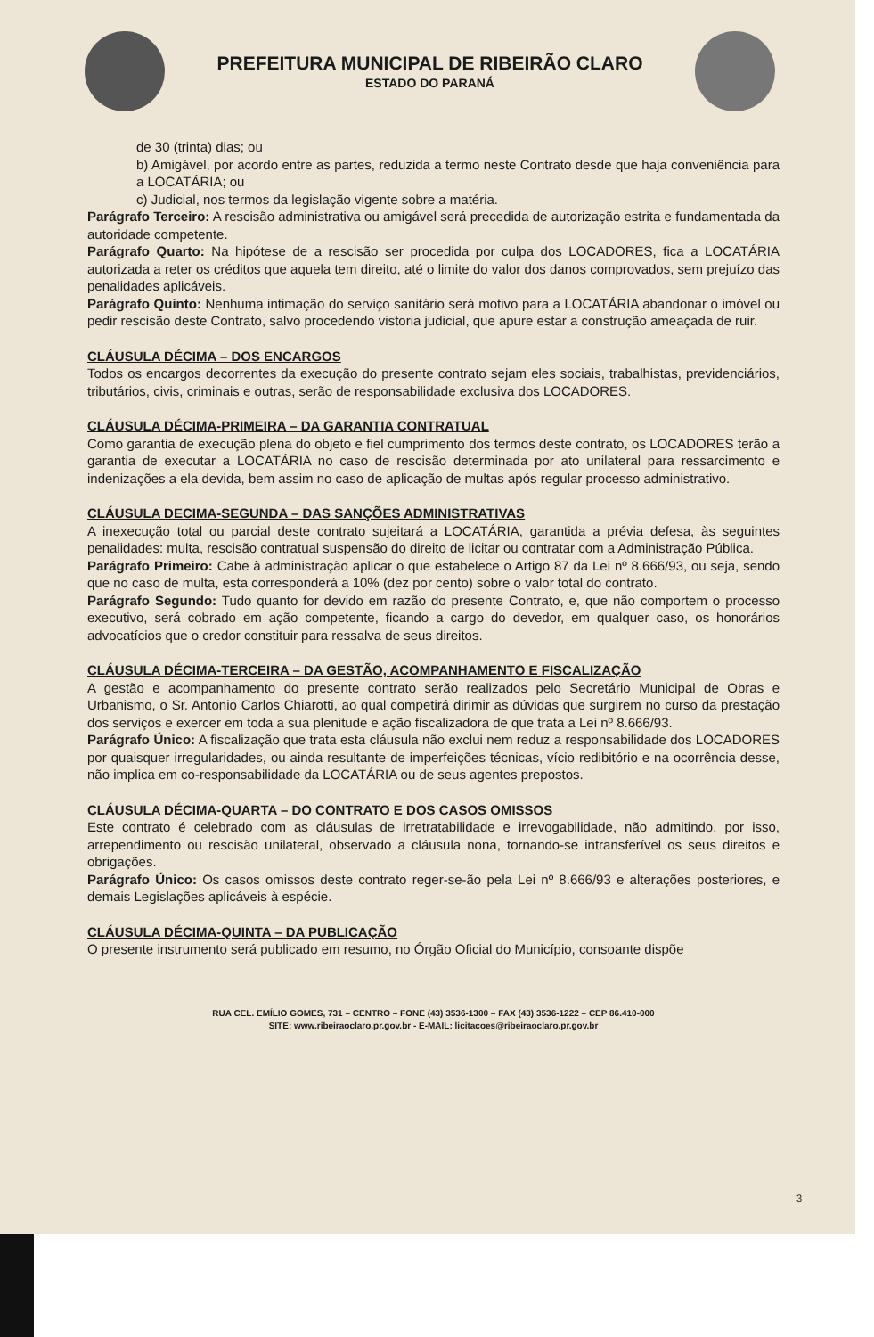PREFEITURA MUNICIPAL DE RIBEIRÃO CLARO
ESTADO DO PARANÁ
de 30 (trinta) dias; ou
b) Amigável, por acordo entre as partes, reduzida a termo neste Contrato desde que haja conveniência para a LOCATÁRIA; ou
c) Judicial, nos termos da legislação vigente sobre a matéria.
Parágrafo Terceiro: A rescisão administrativa ou amigável será precedida de autorização estrita e fundamentada da autoridade competente.
Parágrafo Quarto: Na hipótese de a rescisão ser procedida por culpa dos LOCADORES, fica a LOCATÁRIA autorizada a reter os créditos que aquela tem direito, até o limite do valor dos danos comprovados, sem prejuízo das penalidades aplicáveis.
Parágrafo Quinto: Nenhuma intimação do serviço sanitário será motivo para a LOCATÁRIA abandonar o imóvel ou pedir rescisão deste Contrato, salvo procedendo vistoria judicial, que apure estar a construção ameaçada de ruir.
CLÁUSULA DÉCIMA – DOS ENCARGOS
Todos os encargos decorrentes da execução do presente contrato sejam eles sociais, trabalhistas, previdenciários, tributários, civis, criminais e outras, serão de responsabilidade exclusiva dos LOCADORES.
CLÁUSULA DÉCIMA-PRIMEIRA – DA GARANTIA CONTRATUAL
Como garantia de execução plena do objeto e fiel cumprimento dos termos deste contrato, os LOCADORES terão a garantia de executar a LOCATÁRIA no caso de rescisão determinada por ato unilateral para ressarcimento e indenizações a ela devida, bem assim no caso de aplicação de multas após regular processo administrativo.
CLÁUSULA DECIMA-SEGUNDA – DAS SANÇÕES ADMINISTRATIVAS
A inexecução total ou parcial deste contrato sujeitará a LOCATÁRIA, garantida a prévia defesa, às seguintes penalidades: multa, rescisão contratual suspensão do direito de licitar ou contratar com a Administração Pública.
Parágrafo Primeiro: Cabe à administração aplicar o que estabelece o Artigo 87 da Lei nº 8.666/93, ou seja, sendo que no caso de multa, esta corresponderá a 10% (dez por cento) sobre o valor total do contrato.
Parágrafo Segundo: Tudo quanto for devido em razão do presente Contrato, e, que não comportem o processo executivo, será cobrado em ação competente, ficando a cargo do devedor, em qualquer caso, os honorários advocatícios que o credor constituir para ressalva de seus direitos.
CLÁUSULA DÉCIMA-TERCEIRA – DA GESTÃO, ACOMPANHAMENTO E FISCALIZAÇÃO
A gestão e acompanhamento do presente contrato serão realizados pelo Secretário Municipal de Obras e Urbanismo, o Sr. Antonio Carlos Chiarotti, ao qual competirá dirimir as dúvidas que surgirem no curso da prestação dos serviços e exercer em toda a sua plenitude e ação fiscalizadora de que trata a Lei nº 8.666/93.
Parágrafo Único: A fiscalização que trata esta cláusula não exclui nem reduz a responsabilidade dos LOCADORES por quaisquer irregularidades, ou ainda resultante de imperfeições técnicas, vício redibitório e na ocorrência desse, não implica em co-responsabilidade da LOCATÁRIA ou de seus agentes prepostos.
CLÁUSULA DÉCIMA-QUARTA – DO CONTRATO E DOS CASOS OMISSOS
Este contrato é celebrado com as cláusulas de irretratabilidade e irrevogabilidade, não admitindo, por isso, arrependimento ou rescisão unilateral, observado a cláusula nona, tornando-se intransferível os seus direitos e obrigações.
Parágrafo Único: Os casos omissos deste contrato reger-se-ão pela Lei nº 8.666/93 e alterações posteriores, e demais Legislações aplicáveis à espécie.
CLÁUSULA DÉCIMA-QUINTA – DA PUBLICAÇÃO
O presente instrumento será publicado em resumo, no Órgão Oficial do Município, consoante dispõe
RUA CEL. EMÍLIO GOMES, 731 – CENTRO – FONE (43) 3536-1300 – FAX (43) 3536-1222 – CEP 86.410-000
SITE: www.ribeiraoclaro.pr.gov.br - E-MAIL: licitacoes@ribeiraoclaro.pr.gov.br
3